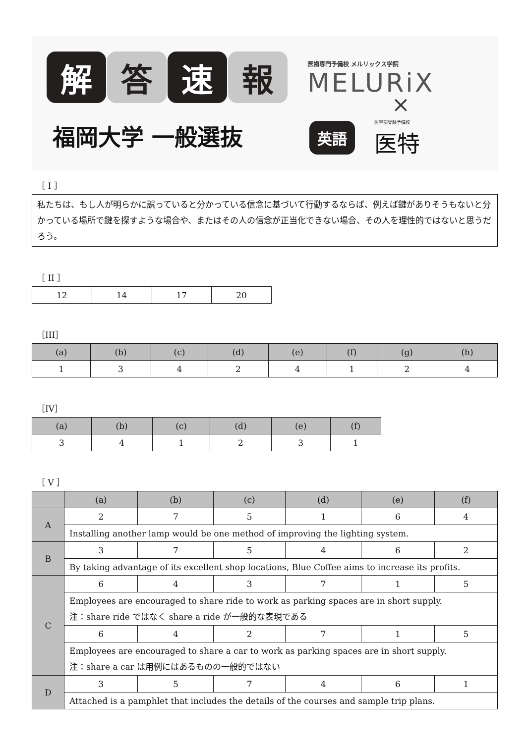解 答 速 報
福岡大学 一般選抜
医歯専門予備校 メルリックス学院
MELURiX
×
英語 医学部受験予備校
医特
［ I ］
私たちは、もし人が明らかに誤っていると分かっている信念に基づいて行動するならば、例えば鍵がありそうもないと分かっている場所で鍵を探すような場合や、またはその人の信念が正当化できない場合、その人を理性的ではないと思うだろう。
［ II ］
| 12 | 14 | 17 | 20 |
［III］
| (a) | (b) | (c) | (d) | (e) | (f) | (g) | (h) |
| --- | --- | --- | --- | --- | --- | --- | --- |
| 1 | 3 | 4 | 2 | 4 | 1 | 2 | 4 |
［IV］
| (a) | (b) | (c) | (d) | (e) | (f) |
| --- | --- | --- | --- | --- | --- |
| 3 | 4 | 1 | 2 | 3 | 1 |
［ V ］
| | (a) | (b) | (c) | (d) | (e) | (f) |
| --- | --- | --- | --- | --- | --- | --- |
| A | 2 | 7 | 5 | 1 | 6 | 4 |
| | Installing another lamp would be one method of improving the lighting system. | | | | | |
| B | 3 | 7 | 5 | 4 | 6 | 2 |
| | By taking advantage of its excellent shop locations, Blue Coffee aims to increase its profits. | | | | | |
| C | 6 | 4 | 3 | 7 | 1 | 5 |
| | Employees are encouraged to share ride to work as parking spaces are in short supply. 注：share ride ではなく share a ride が一般的な表現である | | | | | |
| | 6 | 4 | 2 | 7 | 1 | 5 |
| | Employees are encouraged to share a car to work as parking spaces are in short supply. 注：share a car は用例にはあるものの一般的ではない | | | | | |
| D | 3 | 5 | 7 | 4 | 6 | 1 |
| | Attached is a pamphlet that includes the details of the courses and sample trip plans. | | | | | |